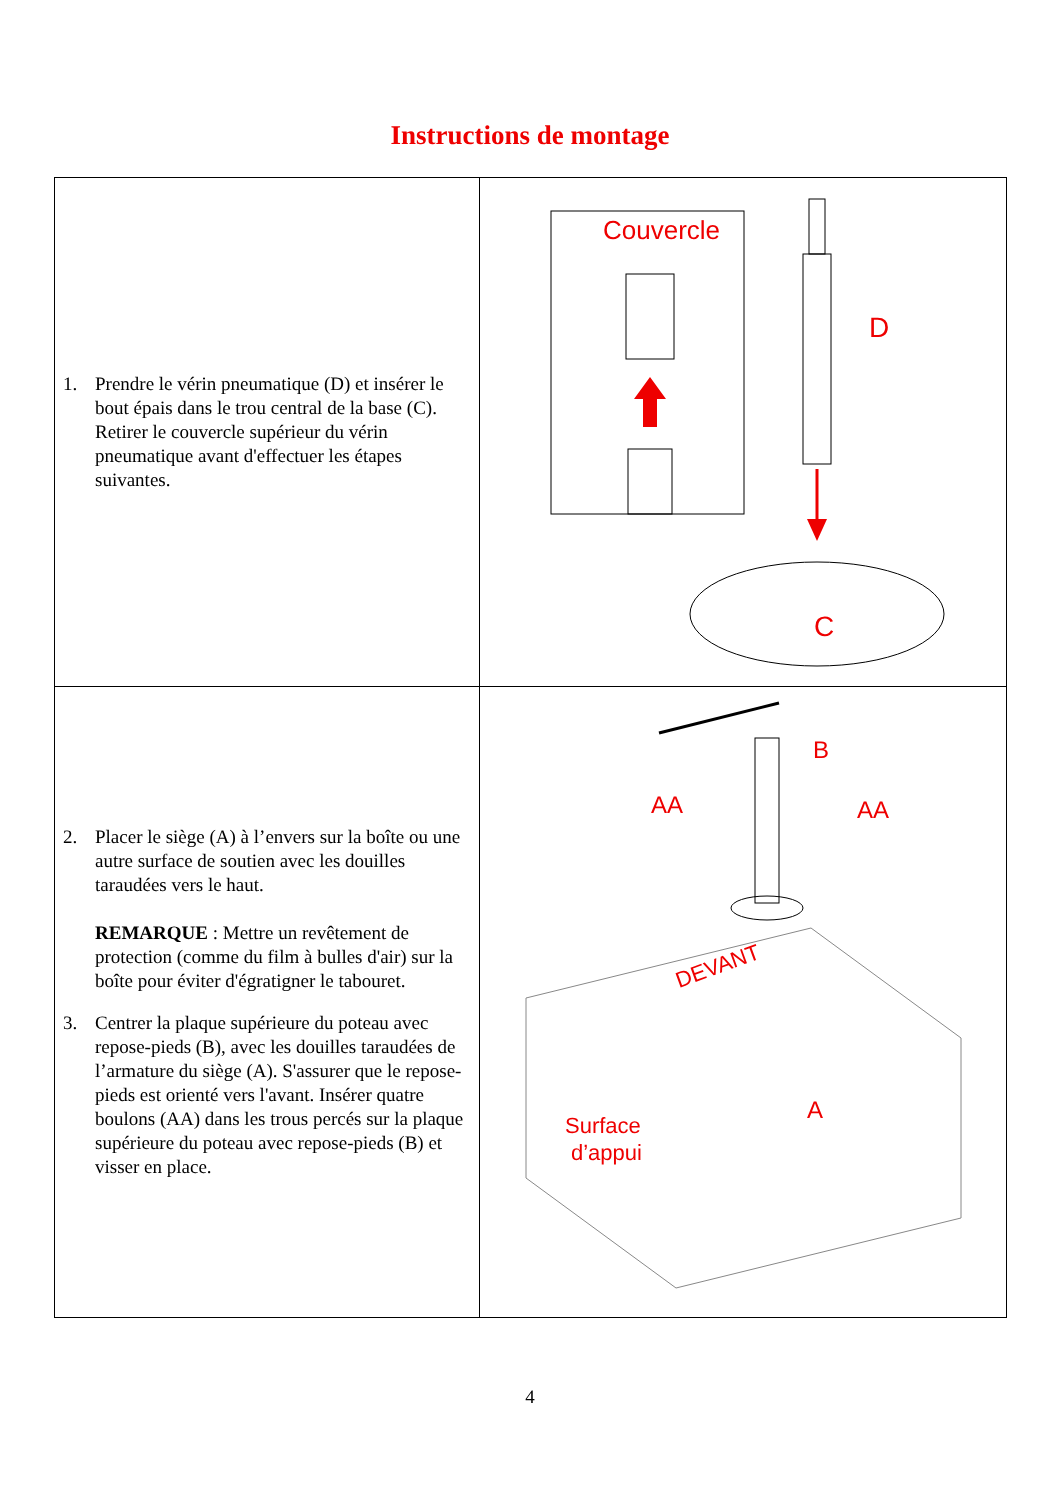Instructions de montage
| 1. Prendre le vérin pneumatique (D) et insérer le bout épais dans le trou central de la base (C). Retirer le couvercle supérieur du vérin pneumatique avant d'effectuer les étapes suivantes. | Couvercle D C |
| 2. Placer le siège (A) à l’envers sur la boîte ou une autre surface de soutien avec les douilles taraudées vers le haut. REMARQUE : Mettre un revêtement de protection (comme du film à bulles d'air) sur la boîte pour éviter d'égratigner le tabouret. 3. Centrer la plaque supérieure du poteau avec repose-pieds (B), avec les douilles taraudées de l’armature du siège (A). S'assurer que le repose-pieds est orienté vers l'avant. Insérer quatre boulons (AA) dans les trous percés sur la plaque supérieure du poteau avec repose-pieds (B) et visser en place. | B AA AA DEVANT Surface d’appui A |
4